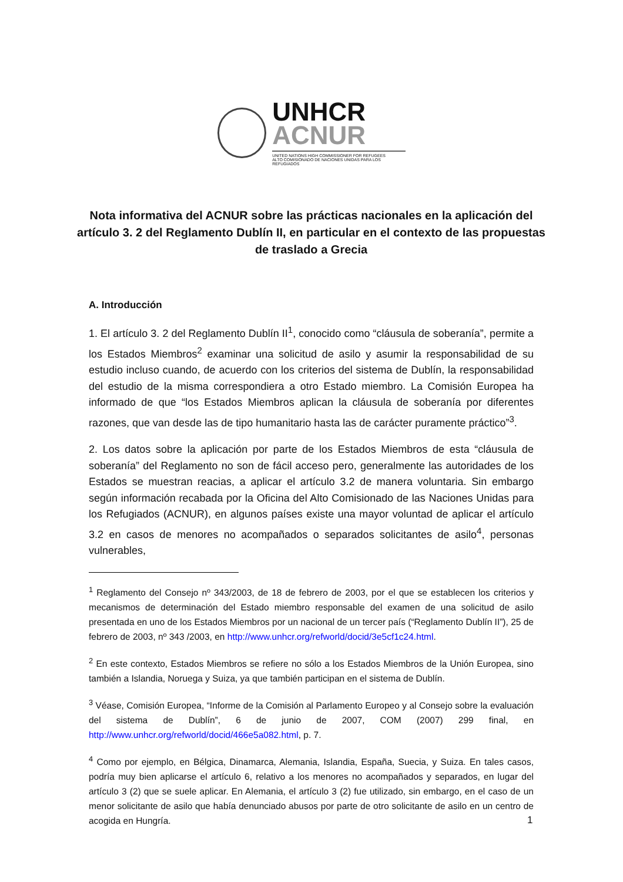UNHCR
ACNUR
UNITED NATIONS HIGH COMMISSIONER FOR REFUGEES
ALTO COMISIONADO DE NACIONES UNIDAS PARA LOS REFUGIADOS
Nota informativa del ACNUR sobre las prácticas nacionales en la aplicación del artículo 3. 2 del Reglamento Dublín II, en particular en el contexto de las propuestas de traslado a Grecia
A. Introducción
1. El artículo 3. 2 del Reglamento Dublín II<sup>1</sup>, conocido como “cláusula de soberanía”, permite a los Estados Miembros<sup>2</sup> examinar una solicitud de asilo y asumir la responsabilidad de su estudio incluso cuando, de acuerdo con los criterios del sistema de Dublín, la responsabilidad del estudio de la misma correspondiera a otro Estado miembro. La Comisión Europea ha informado de que “los Estados Miembros aplican la cláusula de soberanía por diferentes razones, que van desde las de tipo humanitario hasta las de carácter puramente práctico”<sup>3</sup>.
2. Los datos sobre la aplicación por parte de los Estados Miembros de esta “cláusula de soberanía” del Reglamento no son de fácil acceso pero, generalmente las autoridades de los Estados se muestran reacias, a aplicar el artículo 3.2 de manera voluntaria. Sin embargo según información recabada por la Oficina del Alto Comisionado de las Naciones Unidas para los Refugiados (ACNUR), en algunos países existe una mayor voluntad de aplicar el artículo 3.2 en casos de menores no acompañados o separados solicitantes de asilo<sup>4</sup>, personas vulnerables,
<sup>1</sup> Reglamento del Consejo nº 343/2003, de 18 de febrero de 2003, por el que se establecen los criterios y mecanismos de determinación del Estado miembro responsable del examen de una solicitud de asilo presentada en uno de los Estados Miembros por un nacional de un tercer país (“Reglamento Dublín II”), 25 de febrero de 2003, nº 343 /2003, en http://www.unhcr.org/refworld/docid/3e5cf1c24.html.
<sup>2</sup> En este contexto, Estados Miembros se refiere no sólo a los Estados Miembros de la Unión Europea, sino también a Islandia, Noruega y Suiza, ya que también participan en el sistema de Dublín.
<sup>3</sup> Véase, Comisión Europea, “Informe de la Comisión al Parlamento Europeo y al Consejo sobre la evaluación del sistema de Dublín”, 6 de junio de 2007, COM (2007) 299 final, en http://www.unhcr.org/refworld/docid/466e5a082.html, p. 7.
<sup>4</sup> Como por ejemplo, en Bélgica, Dinamarca, Alemania, Islandia, España, Suecia, y Suiza. En tales casos, podría muy bien aplicarse el artículo 6, relativo a los menores no acompañados y separados, en lugar del artículo 3 (2) que se suele aplicar. En Alemania, el artículo 3 (2) fue utilizado, sin embargo, en el caso de un menor solicitante de asilo que había denunciado abusos por parte de otro solicitante de asilo en un centro de acogida en Hungría.
1